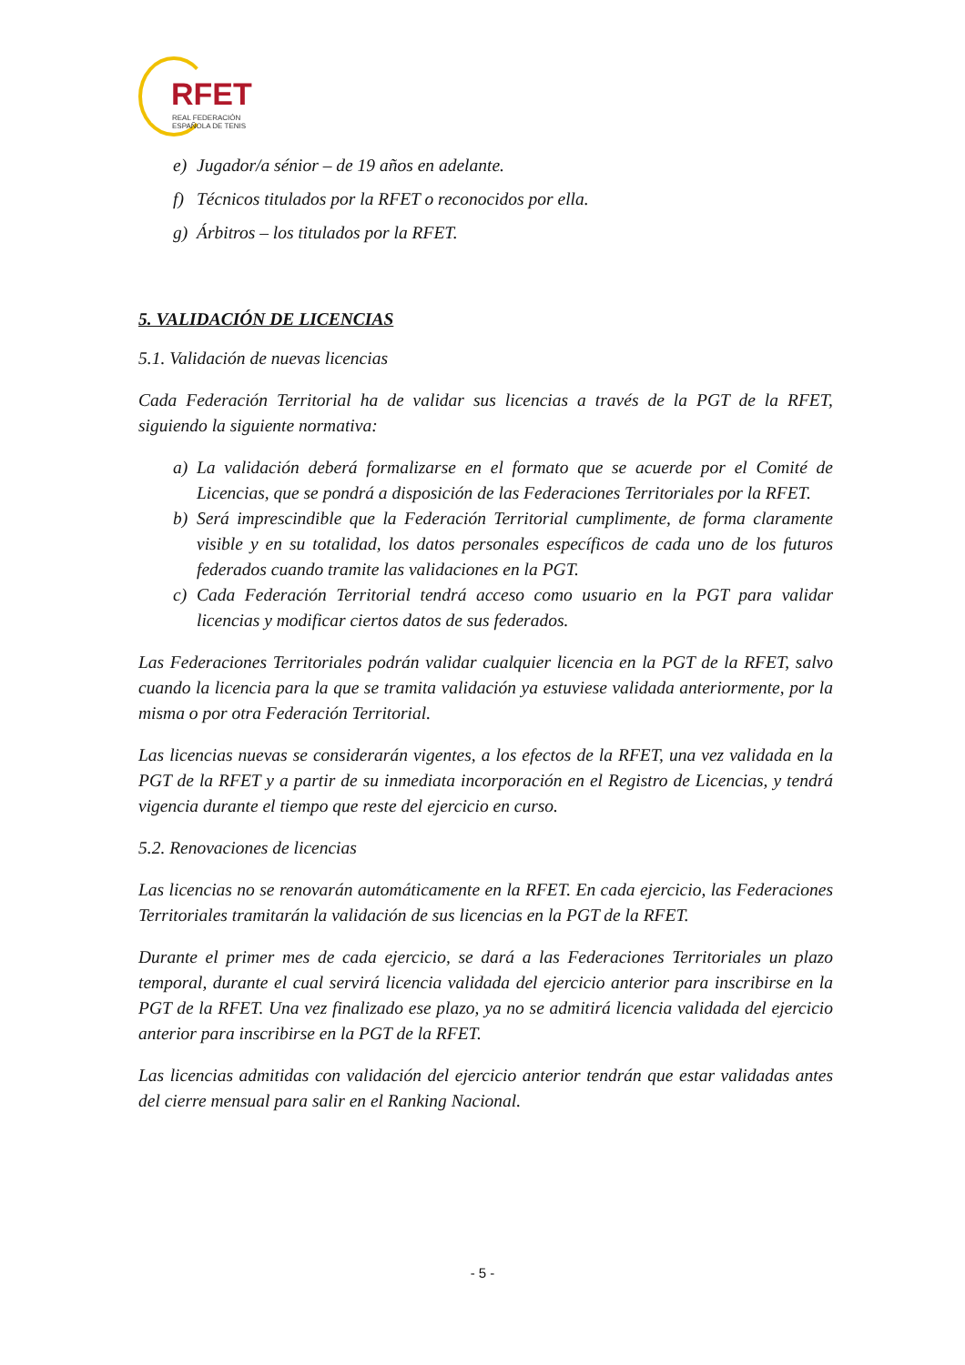RFET
REAL FEDERACIÓN
ESPAÑOLA DE TENIS
e) Jugador/a sénior – de 19 años en adelante.
f) Técnicos titulados por la RFET o reconocidos por ella.
g) Árbitros – los titulados por la RFET.
5. VALIDACIÓN DE LICENCIAS
5.1. Validación de nuevas licencias
Cada Federación Territorial ha de validar sus licencias a través de la PGT de la RFET, siguiendo la siguiente normativa:
a) La validación deberá formalizarse en el formato que se acuerde por el Comité de Licencias, que se pondrá a disposición de las Federaciones Territoriales por la RFET.
b) Será imprescindible que la Federación Territorial cumplimente, de forma claramente visible y en su totalidad, los datos personales específicos de cada uno de los futuros federados cuando tramite las validaciones en la PGT.
c) Cada Federación Territorial tendrá acceso como usuario en la PGT para validar licencias y modificar ciertos datos de sus federados.
Las Federaciones Territoriales podrán validar cualquier licencia en la PGT de la RFET, salvo cuando la licencia para la que se tramita validación ya estuviese validada anteriormente, por la misma o por otra Federación Territorial.
Las licencias nuevas se considerarán vigentes, a los efectos de la RFET, una vez validada en la PGT de la RFET y a partir de su inmediata incorporación en el Registro de Licencias, y tendrá vigencia durante el tiempo que reste del ejercicio en curso.
5.2. Renovaciones de licencias
Las licencias no se renovarán automáticamente en la RFET. En cada ejercicio, las Federaciones Territoriales tramitarán la validación de sus licencias en la PGT de la RFET.
Durante el primer mes de cada ejercicio, se dará a las Federaciones Territoriales un plazo temporal, durante el cual servirá licencia validada del ejercicio anterior para inscribirse en la PGT de la RFET. Una vez finalizado ese plazo, ya no se admitirá licencia validada del ejercicio anterior para inscribirse en la PGT de la RFET.
Las licencias admitidas con validación del ejercicio anterior tendrán que estar validadas antes del cierre mensual para salir en el Ranking Nacional.
- 5 -